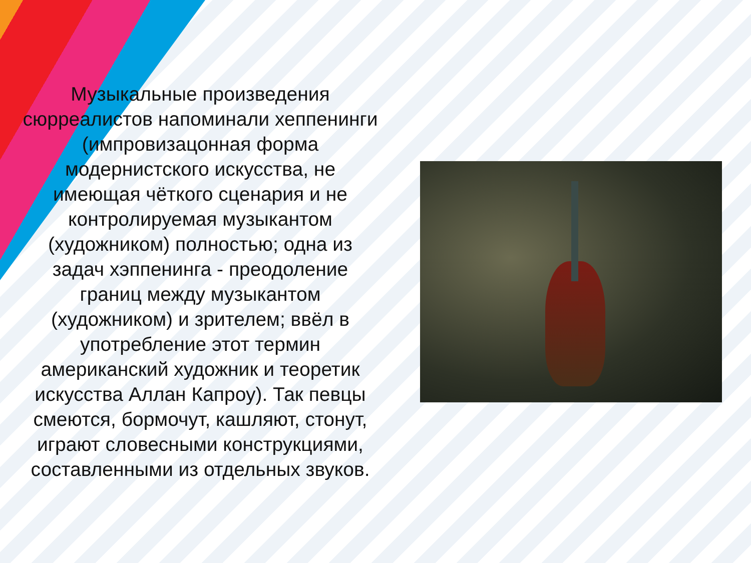Музыкальные произведения сюрреалистов напоминали хеппенинги (импровизацонная форма модернистского искусства, не имеющая чёткого сценария и не контролируемая музыкантом (художником) полностью; одна из задач хэппенинга - преодоление границ между музыкантом (художником) и зрителем; ввёл в употребление этот термин американский художник и теоретик искусства Аллан Капроу). Так певцы смеются, бормочут, кашляют, стонут, играют словесными конструкциями, составленными из отдельных звуков.